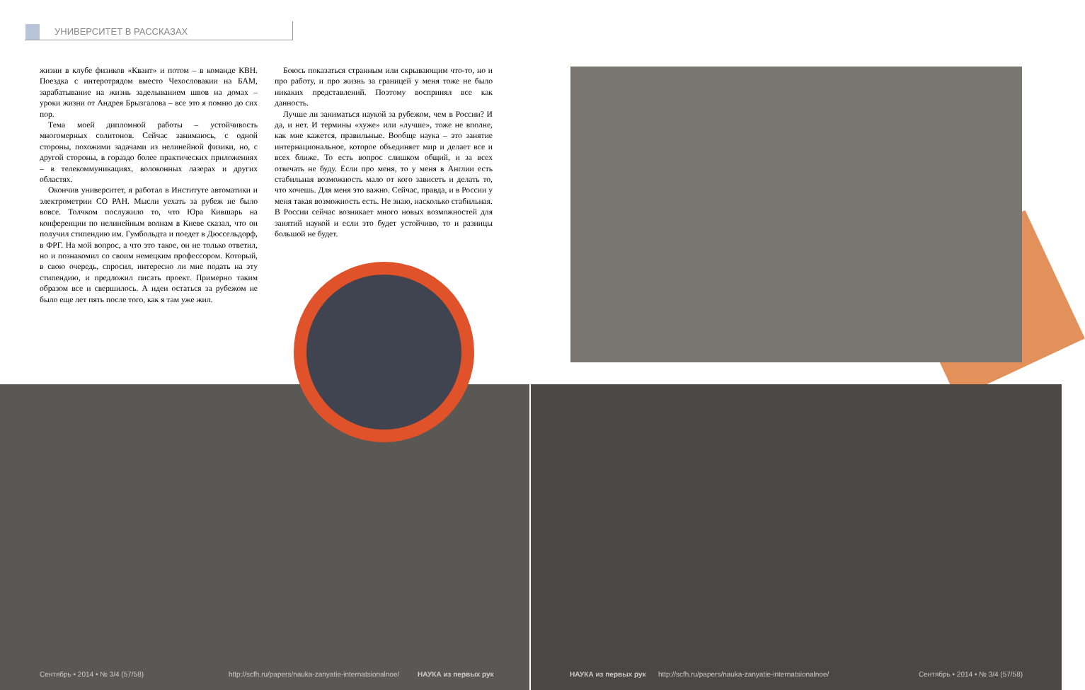УНИВЕРСИТЕТ В РАССКАЗАХ
жизни в клубе физиков «Квант» и потом – в команде КВН. Поездка с интеротрядом вместо Чехословакии на БАМ, зарабатывание на жизнь заделыванием швов на домах – уроки жизни от Андрея Брызгалова – все это я помню до сих пор.
Тема моей дипломной работы – устойчивость многомерных солитонов. Сейчас занимаюсь, с одной стороны, похожими задачами из нелинейной физики, но, с другой стороны, в гораздо более практических приложениях – в телекоммуникациях, волоконных лазерах и других областях.
Окончив университет, я работал в Институте автоматики и электрометрии СО РАН. Мысли уехать за рубеж не было вовсе. Толчком послужило то, что Юра Кившарь на конференции по нелинейным волнам в Киеве сказал, что он получил стипендию им. Гумбольдта и поедет в Дюссельдорф, в ФРГ. На мой вопрос, а что это такое, он не только ответил, но и познакомил со своим немецким профессором. Который, в свою очередь, спросил, интересно ли мне подать на эту стипендию, и предложил писать проект. Примерно таким образом все и свершилось. А идеи остаться за рубежом не было еще лет пять после того, как я там уже жил.
Боюсь показаться странным или скрывающим что-то, но и про работу, и про жизнь за границей у меня тоже не было никаких представлений. Поэтому воспринял все как данность.
Лучше ли заниматься наукой за рубежом, чем в России? И да, и нет. И термины «хуже» или «лучше», тоже не вполне, как мне кажется, правильные. Вообще наука – это занятие интернациональное, которое объединяет мир и делает все и всех ближе. То есть вопрос слишком общий, и за всех отвечать не буду. Если про меня, то у меня в Англии есть стабильная возможность мало от кого зависеть и делать то, что хочешь. Для меня это важно. Сейчас, правда, и в России у меня такая возможность есть. Не знаю, насколько стабильная. В России сейчас возникает много новых возможностей для занятий наукой и если это будет устойчиво, то и разницы большой не будет.
Сентябрь • 2014 • № 3/4 (57/58)
http://scfh.ru/papers/nauka-zanyatie-internatsionalnoe/
НАУКА из первых рук НАУКА из первых рук
http://scfh.ru/papers/nauka-zanyatie-internatsionalnoe/
Сентябрь • 2014 • № 3/4 (57/58)